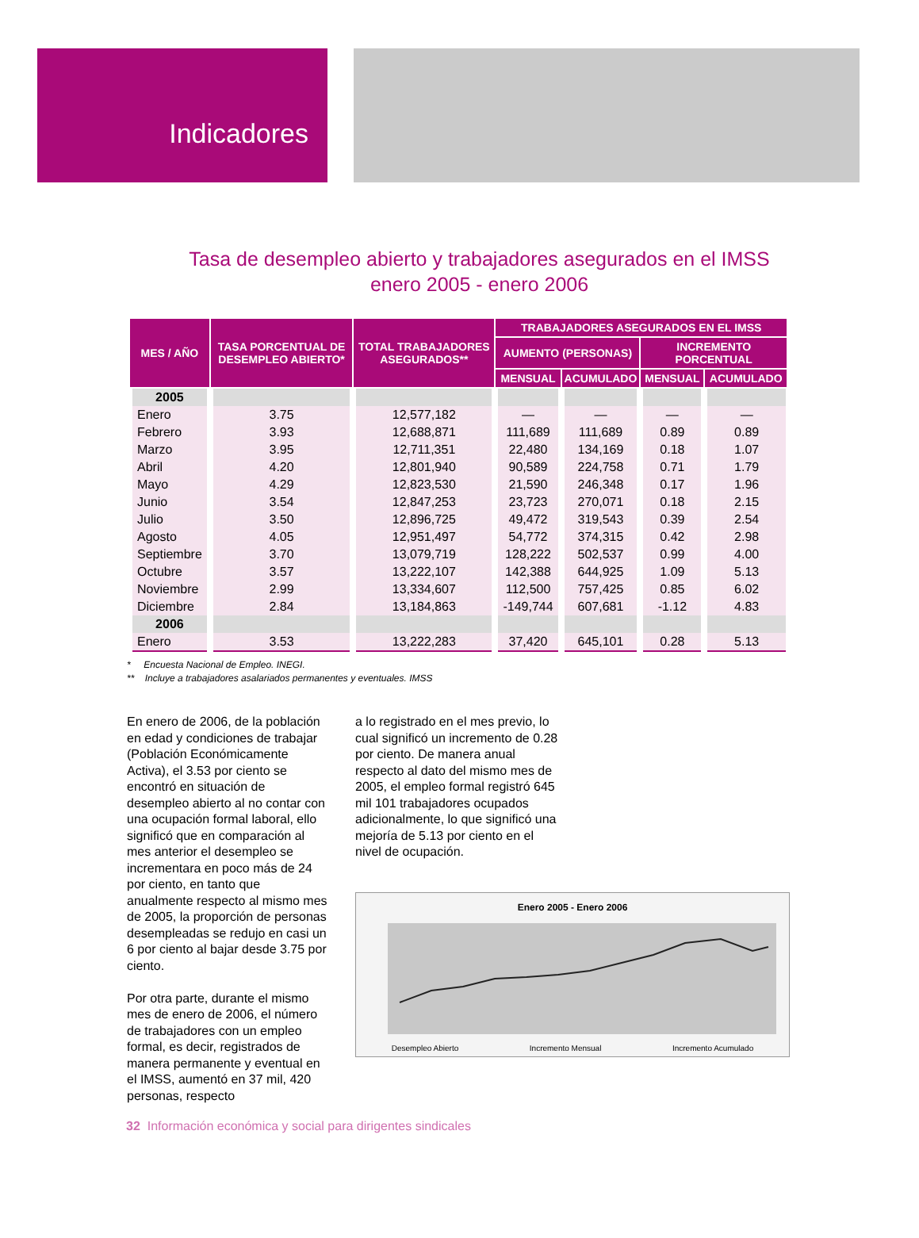Indicadores
Tasa de desempleo abierto y trabajadores asegurados en el IMSS
enero 2005 - enero 2006
| MES / AÑO | TASA PORCENTUAL DE DESEMPLEO ABIERTO* | TOTAL TRABAJADORES ASEGURADOS** | TRABAJADORES ASEGURADOS EN EL IMSS | | | |
| --- | --- | --- | --- | --- | --- | --- |
| | | | AUMENTO (PERSONAS) | | INCREMENTO PORCENTUAL | |
| | | | MENSUAL | ACUMULADO | MENSUAL | ACUMULADO |
| 2005 | | | | | | |
| Enero | 3.75 | 12,577,182 | — | — | — | — |
| Febrero | 3.93 | 12,688,871 | 111,689 | 111,689 | 0.89 | 0.89 |
| Marzo | 3.95 | 12,711,351 | 22,480 | 134,169 | 0.18 | 1.07 |
| Abril | 4.20 | 12,801,940 | 90,589 | 224,758 | 0.71 | 1.79 |
| Mayo | 4.29 | 12,823,530 | 21,590 | 246,348 | 0.17 | 1.96 |
| Junio | 3.54 | 12,847,253 | 23,723 | 270,071 | 0.18 | 2.15 |
| Julio | 3.50 | 12,896,725 | 49,472 | 319,543 | 0.39 | 2.54 |
| Agosto | 4.05 | 12,951,497 | 54,772 | 374,315 | 0.42 | 2.98 |
| Septiembre | 3.70 | 13,079,719 | 128,222 | 502,537 | 0.99 | 4.00 |
| Octubre | 3.57 | 13,222,107 | 142,388 | 644,925 | 1.09 | 5.13 |
| Noviembre | 2.99 | 13,334,607 | 112,500 | 757,425 | 0.85 | 6.02 |
| Diciembre | 2.84 | 13,184,863 | -149,744 | 607,681 | -1.12 | 4.83 |
| 2006 | | | | | | |
| Enero | 3.53 | 13,222,283 | 37,420 | 645,101 | 0.28 | 5.13 |
* Encuesta Nacional de Empleo. INEGI.
** Incluye a trabajadores asalariados permanentes y eventuales. IMSS
En enero de 2006, de la población en edad y condiciones de trabajar (Población Económicamente Activa), el 3.53 por ciento se encontró en situación de desempleo abierto al no contar con una ocupación formal laboral, ello significó que en comparación al mes anterior el desempleo se incrementara en poco más de 24 por ciento, en tanto que anualmente respecto al mismo mes de 2005, la proporción de personas desempleadas se redujo en casi un 6 por ciento al bajar desde 3.75 por ciento.
Por otra parte, durante el mismo mes de enero de 2006, el número de trabajadores con un empleo formal, es decir, registrados de manera permanente y eventual en el IMSS, aumentó en 37 mil, 420 personas, respecto
a lo registrado en el mes previo, lo cual significó un incremento de 0.28 por ciento. De manera anual respecto al dato del mismo mes de 2005, el empleo formal registró 645 mil 101 trabajadores ocupados adicionalmente, lo que significó una mejoría de 5.13 por ciento en el nivel de ocupación.
Enero 2005 - Enero 2006
Desempleo Abierto Incremento Mensual Incremento Acumulado
32 Información económica y social para dirigentes sindicales